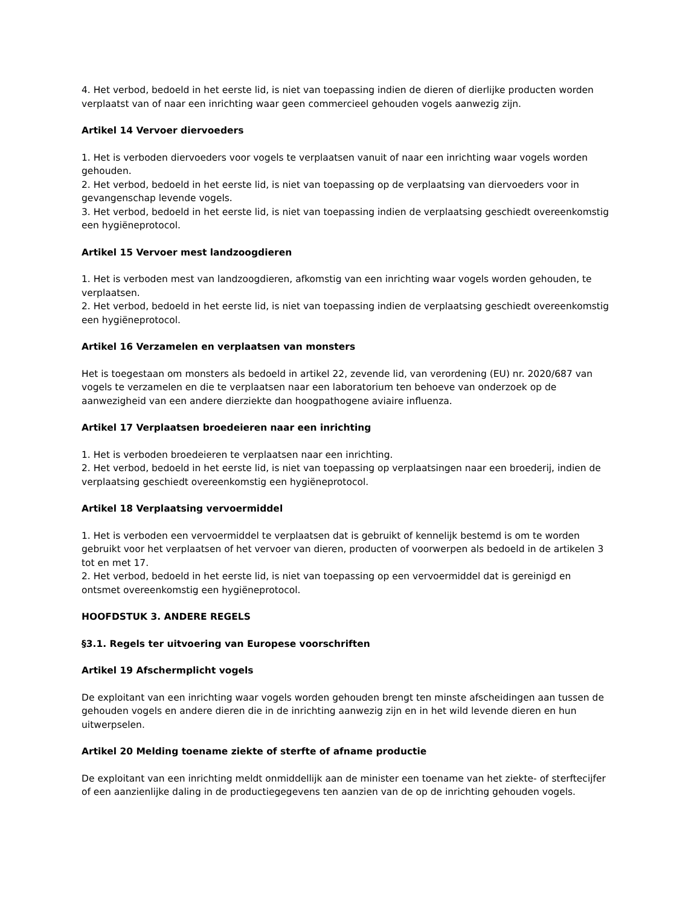4. Het verbod, bedoeld in het eerste lid, is niet van toepassing indien de dieren of dierlijke producten worden verplaatst van of naar een inrichting waar geen commercieel gehouden vogels aanwezig zijn.
Artikel 14 Vervoer diervoeders
1. Het is verboden diervoeders voor vogels te verplaatsen vanuit of naar een inrichting waar vogels worden gehouden.
2. Het verbod, bedoeld in het eerste lid, is niet van toepassing op de verplaatsing van diervoeders voor in gevangenschap levende vogels.
3. Het verbod, bedoeld in het eerste lid, is niet van toepassing indien de verplaatsing geschiedt overeenkomstig een hygiëneprotocol.
Artikel 15 Vervoer mest landzoogdieren
1. Het is verboden mest van landzoogdieren, afkomstig van een inrichting waar vogels worden gehouden, te verplaatsen.
2. Het verbod, bedoeld in het eerste lid, is niet van toepassing indien de verplaatsing geschiedt overeenkomstig een hygiëneprotocol.
Artikel 16 Verzamelen en verplaatsen van monsters
Het is toegestaan om monsters als bedoeld in artikel 22, zevende lid, van verordening (EU) nr. 2020/687 van vogels te verzamelen en die te verplaatsen naar een laboratorium ten behoeve van onderzoek op de aanwezigheid van een andere dierziekte dan hoogpathogene aviaire influenza.
Artikel 17 Verplaatsen broedeieren naar een inrichting
1. Het is verboden broedeieren te verplaatsen naar een inrichting.
2. Het verbod, bedoeld in het eerste lid, is niet van toepassing op verplaatsingen naar een broederij, indien de verplaatsing geschiedt overeenkomstig een hygiëneprotocol.
Artikel 18 Verplaatsing vervoermiddel
1. Het is verboden een vervoermiddel te verplaatsen dat is gebruikt of kennelijk bestemd is om te worden gebruikt voor het verplaatsen of het vervoer van dieren, producten of voorwerpen als bedoeld in de artikelen 3 tot en met 17.
2. Het verbod, bedoeld in het eerste lid, is niet van toepassing op een vervoermiddel dat is gereinigd en ontsmet overeenkomstig een hygiëneprotocol.
HOOFDSTUK 3. ANDERE REGELS
§3.1. Regels ter uitvoering van Europese voorschriften
Artikel 19 Afschermplicht vogels
De exploitant van een inrichting waar vogels worden gehouden brengt ten minste afscheidingen aan tussen de gehouden vogels en andere dieren die in de inrichting aanwezig zijn en in het wild levende dieren en hun uitwerpselen.
Artikel 20 Melding toename ziekte of sterfte of afname productie
De exploitant van een inrichting meldt onmiddellijk aan de minister een toename van het ziekte- of sterftecijfer of een aanzienlijke daling in de productiegegevens ten aanzien van de op de inrichting gehouden vogels.